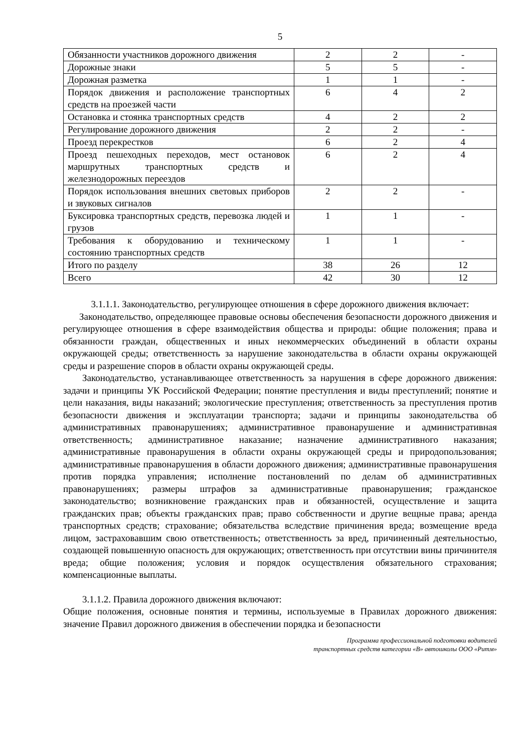5
| Обязанности участников дорожного движения | 2 | 2 | - |
| Дорожные знаки | 5 | 5 | - |
| Дорожная разметка | 1 | 1 | - |
| Порядок движения и расположение транспортных средств на проезжей части | 6 | 4 | 2 |
| Остановка и стоянка транспортных средств | 4 | 2 | 2 |
| Регулирование дорожного движения | 2 | 2 | - |
| Проезд перекрестков | 6 | 2 | 4 |
| Проезд пешеходных переходов, мест остановок маршрутных транспортных средств и железнодорожных переездов | 6 | 2 | 4 |
| Порядок использования внешних световых приборов и звуковых сигналов | 2 | 2 | - |
| Буксировка транспортных средств, перевозка людей и грузов | 1 | 1 | - |
| Требования к оборудованию и техническому состоянию транспортных средств | 1 | 1 | - |
| Итого по разделу | 38 | 26 | 12 |
| Всего | 42 | 30 | 12 |
3.1.1.1. Законодательство, регулирующее отношения в сфере дорожного движения включает:
Законодательство, определяющее правовые основы обеспечения безопасности дорожного движения и регулирующее отношения в сфере взаимодействия общества и природы: общие положения; права и обязанности граждан, общественных и иных некоммерческих объединений в области охраны окружающей среды; ответственность за нарушение законодательства в области охраны окружающей среды и разрешение споров в области охраны окружающей среды.
Законодательство, устанавливающее ответственность за нарушения в сфере дорожного движения: задачи и принципы УК Российской Федерации; понятие преступления и виды преступлений; понятие и цели наказания, виды наказаний; экологические преступления; ответственность за преступления против безопасности движения и эксплуатации транспорта; задачи и принципы законодательства об административных правонарушениях; административное правонарушение и административная ответственность; административное наказание; назначение административного наказания; административные правонарушения в области охраны окружающей среды и природопользования; административные правонарушения в области дорожного движения; административные правонарушения против порядка управления; исполнение постановлений по делам об административных правонарушениях; размеры штрафов за административные правонарушения; гражданское законодательство; возникновение гражданских прав и обязанностей, осуществление и защита гражданских прав; объекты гражданских прав; право собственности и другие вещные права; аренда транспортных средств; страхование; обязательства вследствие причинения вреда; возмещение вреда лицом, застраховавшим свою ответственность; ответственность за вред, причиненный деятельностью, создающей повышенную опасность для окружающих; ответственность при отсутствии вины причинителя вреда; общие положения; условия и порядок осуществления обязательного страхования; компенсационные выплаты.
3.1.1.2. Правила дорожного движения включают:
Общие положения, основные понятия и термины, используемые в Правилах дорожного движения: значение Правил дорожного движения в обеспечении порядка и безопасности
Программа профессиональной подготовки водителей
транспортных средств категории «В» автошколы ООО «Ритм»